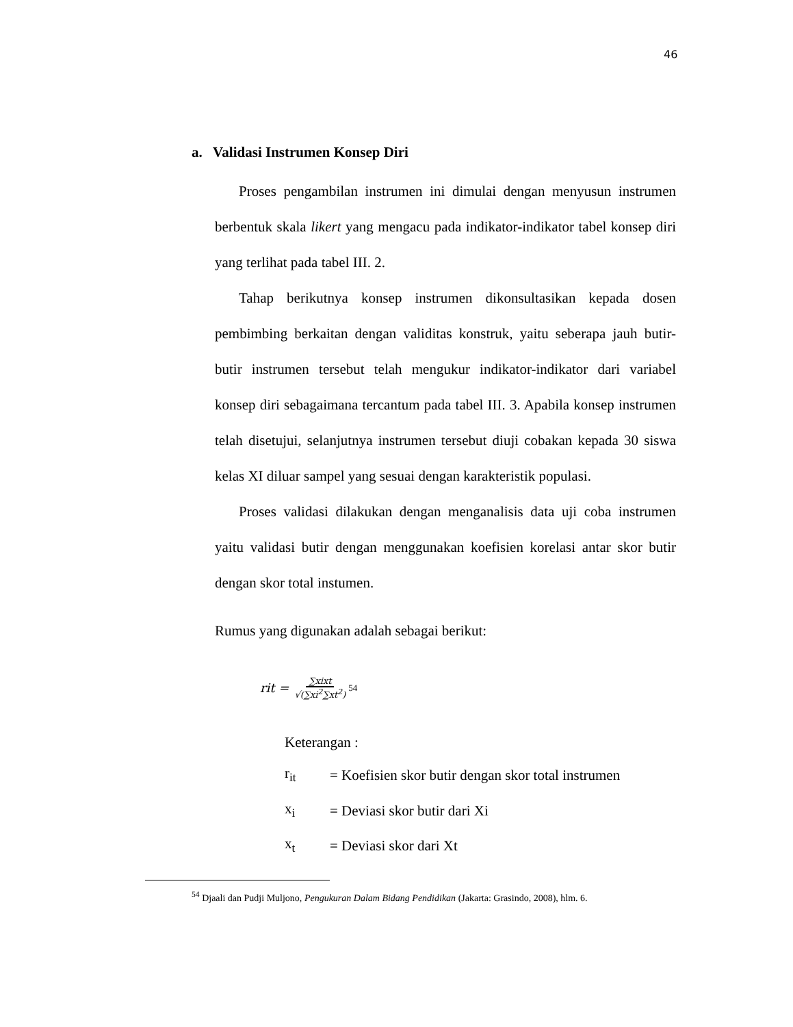46
a. Validasi Instrumen Konsep Diri
Proses pengambilan instrumen ini dimulai dengan menyusun instrumen berbentuk skala likert yang mengacu pada indikator-indikator tabel konsep diri yang terlihat pada tabel III. 2.
Tahap berikutnya konsep instrumen dikonsultasikan kepada dosen pembimbing berkaitan dengan validitas konstruk, yaitu seberapa jauh butir-butir instrumen tersebut telah mengukur indikator-indikator dari variabel konsep diri sebagaimana tercantum pada tabel III. 3. Apabila konsep instrumen telah disetujui, selanjutnya instrumen tersebut diuji cobakan kepada 30 siswa kelas XI diluar sampel yang sesuai dengan karakteristik populasi.
Proses validasi dilakukan dengan menganalisis data uji coba instrumen yaitu validasi butir dengan menggunakan koefisien korelasi antar skor butir dengan skor total instumen.
Rumus yang digunakan adalah sebagai berikut:
rit = ∑xixt √(∑xi<sup>2</sup>∑xt<sup>2</sup>)<sup>54</sup>
Keterangan :
| r<sub>it</sub> | = Koefisien skor butir dengan skor total instrumen |
| x<sub>i</sub> | = Deviasi skor butir dari Xi |
| x<sub>t</sub> | = Deviasi skor dari Xt |
<sup>54</sup> Djaali dan Pudji Muljono, Pengukuran Dalam Bidang Pendidikan (Jakarta: Grasindo, 2008), hlm. 6.